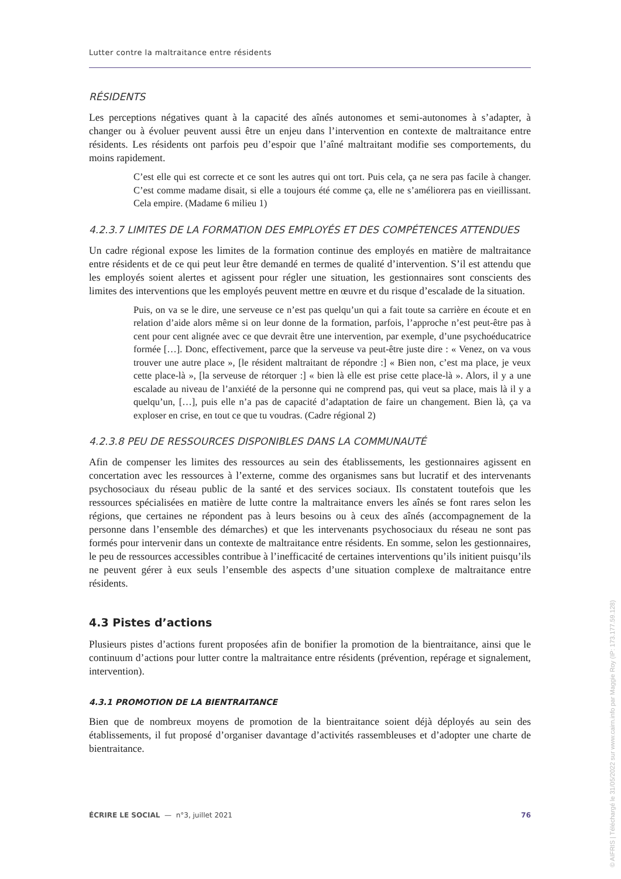Lutter contre la maltraitance entre résidents
RÉSIDENTS
Les perceptions négatives quant à la capacité des aînés autonomes et semi-autonomes à s’adapter, à changer ou à évoluer peuvent aussi être un enjeu dans l’intervention en contexte de maltraitance entre résidents. Les résidents ont parfois peu d’espoir que l’aîné maltraitant modifie ses comportements, du moins rapidement.
C’est elle qui est correcte et ce sont les autres qui ont tort. Puis cela, ça ne sera pas facile à changer. C’est comme madame disait, si elle a toujours été comme ça, elle ne s’améliorera pas en vieillissant. Cela empire. (Madame 6 milieu 1)
4.2.3.7 LIMITES DE LA FORMATION DES EMPLOYÉS ET DES COMPÉTENCES ATTENDUES
Un cadre régional expose les limites de la formation continue des employés en matière de maltraitance entre résidents et de ce qui peut leur être demandé en termes de qualité d’intervention. S’il est attendu que les employés soient alertes et agissent pour régler une situation, les gestionnaires sont conscients des limites des interventions que les employés peuvent mettre en œuvre et du risque d’escalade de la situation.
Puis, on va se le dire, une serveuse ce n’est pas quelqu’un qui a fait toute sa carrière en écoute et en relation d’aide alors même si on leur donne de la formation, parfois, l’approche n’est peut-être pas à cent pour cent alignée avec ce que devrait être une intervention, par exemple, d’une psychoéducatrice formée […]. Donc, effectivement, parce que la serveuse va peut-être juste dire : « Venez, on va vous trouver une autre place », [le résident maltraitant de répondre :] « Bien non, c’est ma place, je veux cette place-là », [la serveuse de rétorquer :] « bien là elle est prise cette place-là ». Alors, il y a une escalade au niveau de l’anxiété de la personne qui ne comprend pas, qui veut sa place, mais là il y a quelqu’un, […], puis elle n’a pas de capacité d’adaptation de faire un changement. Bien là, ça va exploser en crise, en tout ce que tu voudras. (Cadre régional 2)
4.2.3.8 PEU DE RESSOURCES DISPONIBLES DANS LA COMMUNAUTÉ
Afin de compenser les limites des ressources au sein des établissements, les gestionnaires agissent en concertation avec les ressources à l’externe, comme des organismes sans but lucratif et des intervenants psychosociaux du réseau public de la santé et des services sociaux. Ils constatent toutefois que les ressources spécialisées en matière de lutte contre la maltraitance envers les aînés se font rares selon les régions, que certaines ne répondent pas à leurs besoins ou à ceux des aînés (accompagnement de la personne dans l’ensemble des démarches) et que les intervenants psychosociaux du réseau ne sont pas formés pour intervenir dans un contexte de maltraitance entre résidents. En somme, selon les gestionnaires, le peu de ressources accessibles contribue à l’inefficacité de certaines interventions qu’ils initient puisqu’ils ne peuvent gérer à eux seuls l’ensemble des aspects d’une situation complexe de maltraitance entre résidents.
4.3 Pistes d’actions
Plusieurs pistes d’actions furent proposées afin de bonifier la promotion de la bientraitance, ainsi que le continuum d’actions pour lutter contre la maltraitance entre résidents (prévention, repérage et signalement, intervention).
4.3.1 PROMOTION DE LA BIENTRAITANCE
Bien que de nombreux moyens de promotion de la bientraitance soient déjà déployés au sein des établissements, il fut proposé d’organiser davantage d’activités rassembleuses et d’adopter une charte de bientraitance.
ÉCRIRE LE SOCIAL — n°3, juillet 2021 76
© AIFRIS | Téléchargé le 31/05/2022 sur www.cairn.info par Maggie Roy (IP: 173.177.59.128)